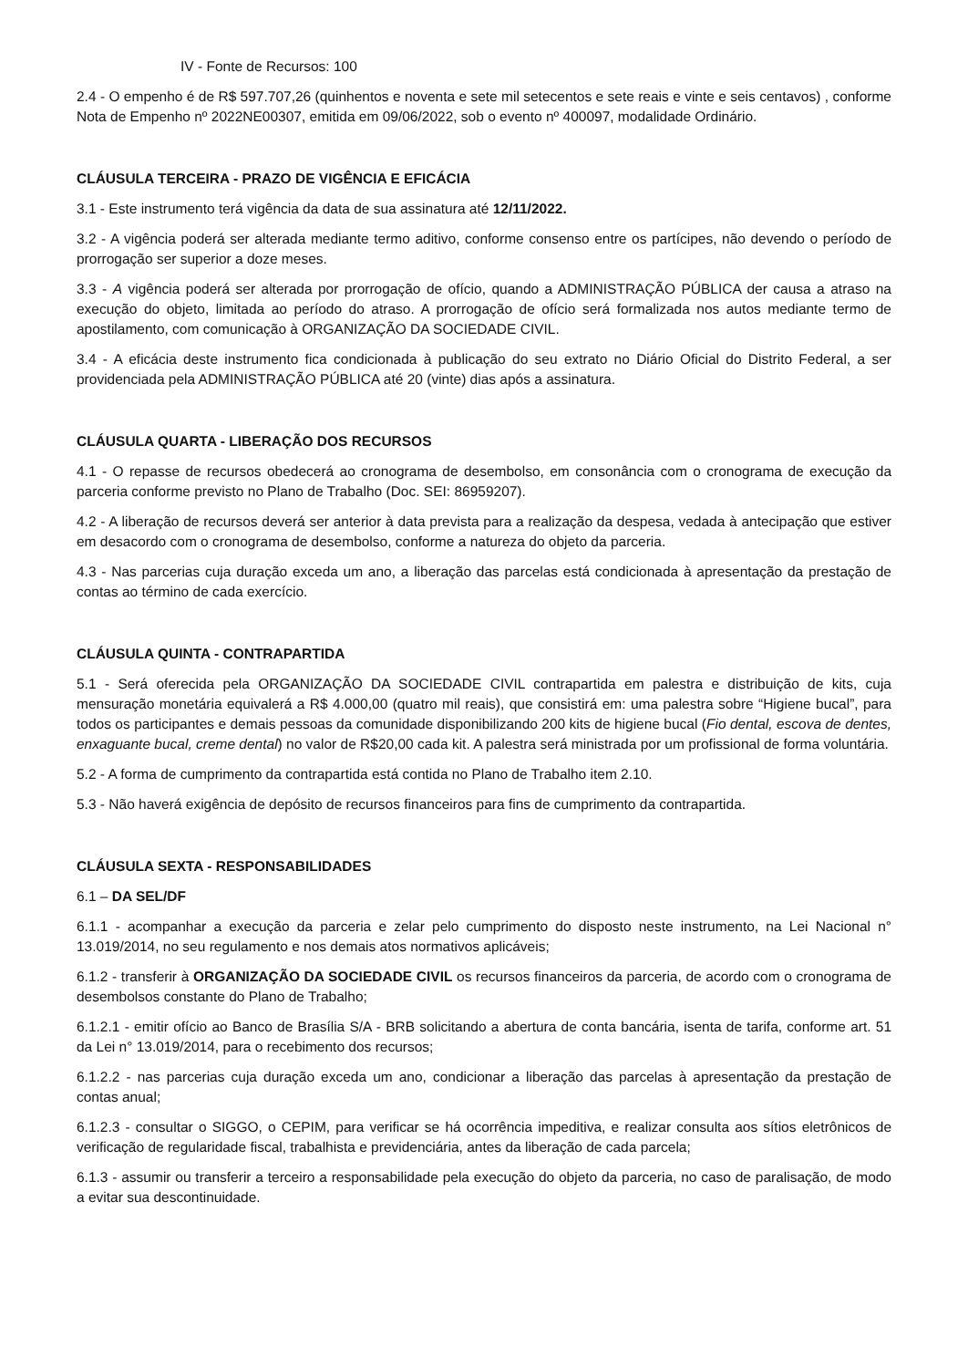IV - Fonte de Recursos: 100
2.4 - O empenho é de R$ 597.707,26 (quinhentos e noventa e sete mil setecentos e sete reais e vinte e seis centavos) , conforme Nota de Empenho nº 2022NE00307, emitida em 09/06/2022, sob o evento nº 400097, modalidade Ordinário.
CLÁUSULA TERCEIRA - PRAZO DE VIGÊNCIA E EFICÁCIA
3.1 - Este instrumento terá vigência da data de sua assinatura até 12/11/2022.
3.2 - A vigência poderá ser alterada mediante termo aditivo, conforme consenso entre os partícipes, não devendo o período de prorrogação ser superior a doze meses.
3.3 - A vigência poderá ser alterada por prorrogação de ofício, quando a ADMINISTRAÇÃO PÚBLICA der causa a atraso na execução do objeto, limitada ao período do atraso. A prorrogação de ofício será formalizada nos autos mediante termo de apostilamento, com comunicação à ORGANIZAÇÃO DA SOCIEDADE CIVIL.
3.4 - A eficácia deste instrumento fica condicionada à publicação do seu extrato no Diário Oficial do Distrito Federal, a ser providenciada pela ADMINISTRAÇÃO PÚBLICA até 20 (vinte) dias após a assinatura.
CLÁUSULA QUARTA - LIBERAÇÃO DOS RECURSOS
4.1 - O repasse de recursos obedecerá ao cronograma de desembolso, em consonância com o cronograma de execução da parceria conforme previsto no Plano de Trabalho (Doc. SEI: 86959207).
4.2 - A liberação de recursos deverá ser anterior à data prevista para a realização da despesa, vedada à antecipação que estiver em desacordo com o cronograma de desembolso, conforme a natureza do objeto da parceria.
4.3 - Nas parcerias cuja duração exceda um ano, a liberação das parcelas está condicionada à apresentação da prestação de contas ao término de cada exercício.
CLÁUSULA QUINTA - CONTRAPARTIDA
5.1 - Será oferecida pela ORGANIZAÇÃO DA SOCIEDADE CIVIL contrapartida em palestra e distribuição de kits, cuja mensuração monetária equivalerá a R$ 4.000,00 (quatro mil reais), que consistirá em: uma palestra sobre “Higiene bucal”, para todos os participantes e demais pessoas da comunidade disponibilizando 200 kits de higiene bucal (Fio dental, escova de dentes, enxaguante bucal, creme dental) no valor de R$20,00 cada kit. A palestra será ministrada por um profissional de forma voluntária.
5.2 - A forma de cumprimento da contrapartida está contida no Plano de Trabalho item 2.10.
5.3 - Não haverá exigência de depósito de recursos financeiros para fins de cumprimento da contrapartida.
CLÁUSULA SEXTA - RESPONSABILIDADES
6.1 – DA SEL/DF
6.1.1 - acompanhar a execução da parceria e zelar pelo cumprimento do disposto neste instrumento, na Lei Nacional n° 13.019/2014, no seu regulamento e nos demais atos normativos aplicáveis;
6.1.2 - transferir à ORGANIZAÇÃO DA SOCIEDADE CIVIL os recursos financeiros da parceria, de acordo com o cronograma de desembolsos constante do Plano de Trabalho;
6.1.2.1 - emitir ofício ao Banco de Brasília S/A - BRB solicitando a abertura de conta bancária, isenta de tarifa, conforme art. 51 da Lei n° 13.019/2014, para o recebimento dos recursos;
6.1.2.2 - nas parcerias cuja duração exceda um ano, condicionar a liberação das parcelas à apresentação da prestação de contas anual;
6.1.2.3 - consultar o SIGGO, o CEPIM, para verificar se há ocorrência impeditiva, e realizar consulta aos sítios eletrônicos de verificação de regularidade fiscal, trabalhista e previdenciária, antes da liberação de cada parcela;
6.1.3 - assumir ou transferir a terceiro a responsabilidade pela execução do objeto da parceria, no caso de paralisação, de modo a evitar sua descontinuidade.